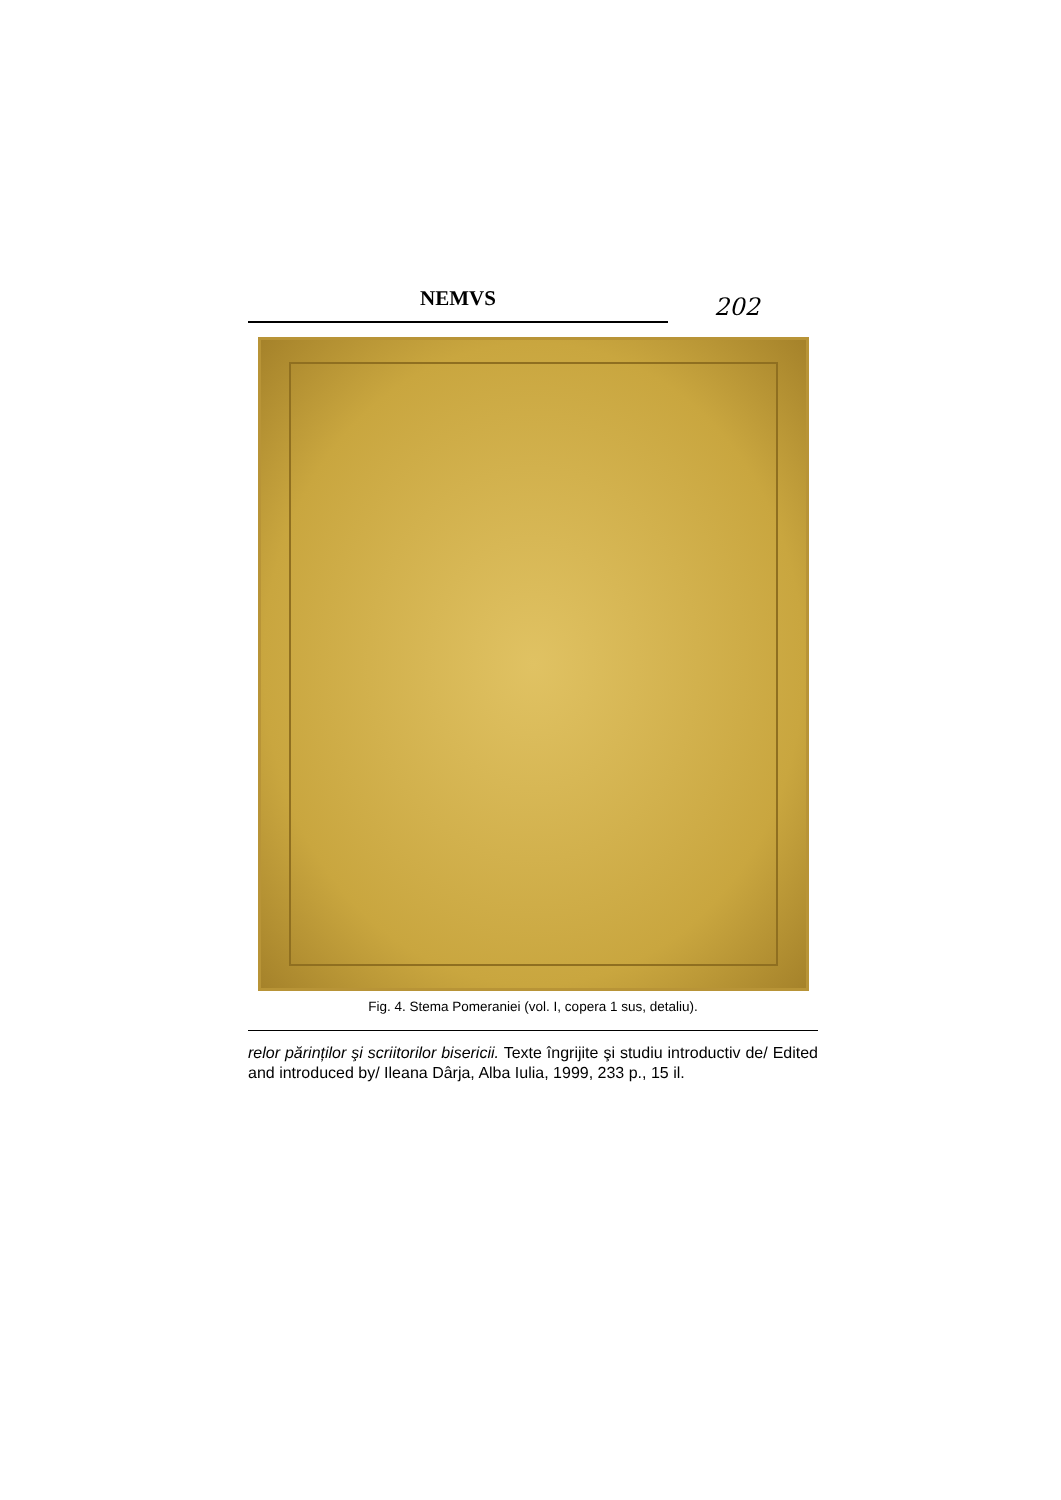NEMVS
202
Fig. 4. Stema Pomeraniei (vol. I, copera 1 sus, detaliu).
relor părinților şi scriitorilor bisericii. Texte îngrijite şi studiu introductiv de/ Edited and introduced by/ Ileana Dârja, Alba Iulia, 1999, 233 p., 15 il.